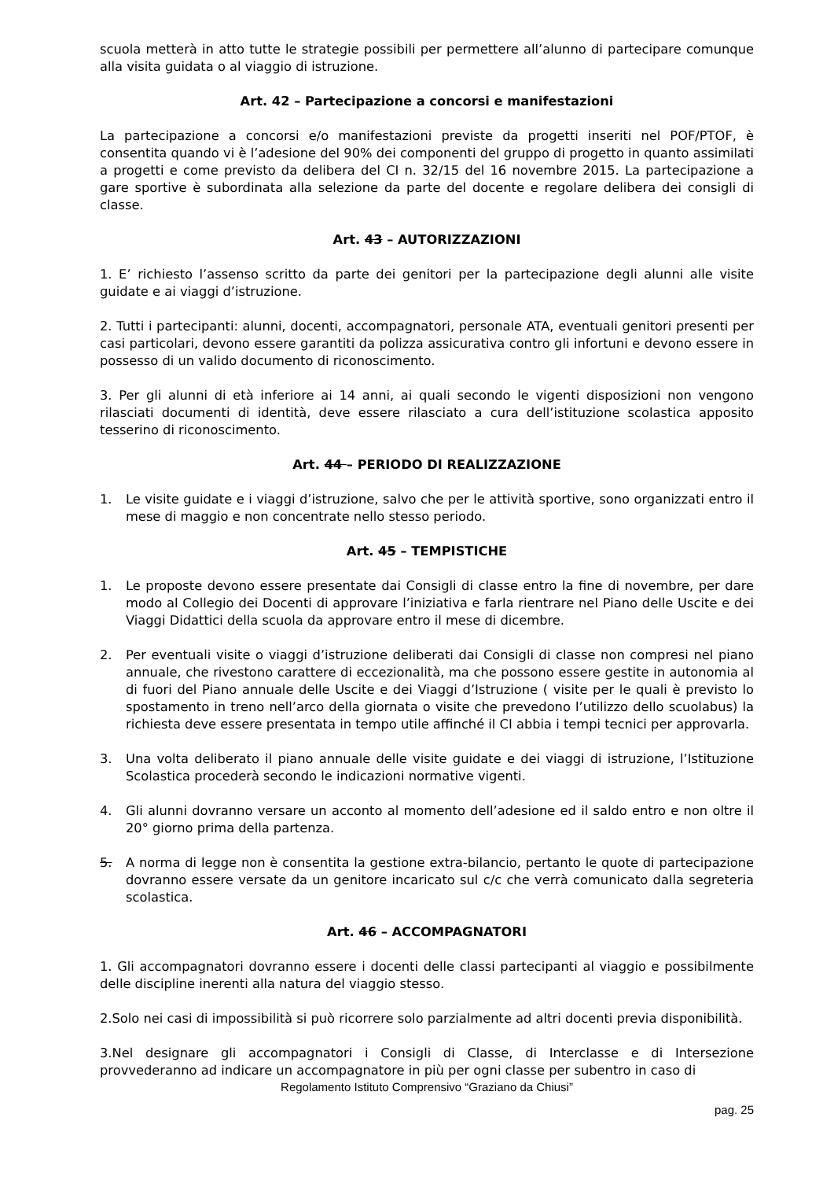scuola metterà in atto tutte le strategie possibili per permettere all’alunno di partecipare comunque alla visita guidata o al viaggio di istruzione.
Art. 42 – Partecipazione a concorsi e manifestazioni
La partecipazione a concorsi e/o manifestazioni previste da progetti inseriti nel POF/PTOF, è consentita quando vi è l’adesione del 90% dei componenti del gruppo di progetto in quanto assimilati a progetti e come previsto da delibera del CI n. 32/15 del 16 novembre 2015. La partecipazione a gare sportive è subordinata alla selezione da parte del docente e regolare delibera dei consigli di classe.
Art. 43 – AUTORIZZAZIONI
1. E’ richiesto l’assenso scritto da parte dei genitori per la partecipazione degli alunni alle visite guidate e ai viaggi d’istruzione.
2. Tutti i partecipanti: alunni, docenti, accompagnatori, personale ATA, eventuali genitori presenti per casi particolari, devono essere garantiti da polizza assicurativa contro gli infortuni e devono essere in possesso di un valido documento di riconoscimento.
3. Per gli alunni di età inferiore ai 14 anni, ai quali secondo le vigenti disposizioni non vengono rilasciati documenti di identità, deve essere rilasciato a cura dell’istituzione scolastica apposito tesserino di riconoscimento.
Art. 44 – PERIODO DI REALIZZAZIONE
1. Le visite guidate e i viaggi d’istruzione, salvo che per le attività sportive, sono organizzati entro il mese di maggio e non concentrate nello stesso periodo.
Art. 45 – TEMPISTICHE
1. Le proposte devono essere presentate dai Consigli di classe entro la fine di novembre, per dare modo al Collegio dei Docenti di approvare l’iniziativa e farla rientrare nel Piano delle Uscite e dei Viaggi Didattici della scuola da approvare entro il mese di dicembre.
2. Per eventuali visite o viaggi d’istruzione deliberati dai Consigli di classe non compresi nel piano annuale, che rivestono carattere di eccezionalità, ma che possono essere gestite in autonomia al di fuori del Piano annuale delle Uscite e dei Viaggi d’Istruzione ( visite per le quali è previsto lo spostamento in treno nell’arco della giornata o visite che prevedono l’utilizzo dello scuolabus) la richiesta deve essere presentata in tempo utile affinché il CI abbia i tempi tecnici per approvarla.
3. Una volta deliberato il piano annuale delle visite guidate e dei viaggi di istruzione, l’Istituzione Scolastica procederà secondo le indicazioni normative vigenti.
4. Gli alunni dovranno versare un acconto al momento dell’adesione ed il saldo entro e non oltre il 20° giorno prima della partenza.
5. A norma di legge non è consentita la gestione extra-bilancio, pertanto le quote di partecipazione dovranno essere versate da un genitore incaricato sul c/c che verrà comunicato dalla segreteria scolastica.
Art. 46 – ACCOMPAGNATORI
1. Gli accompagnatori dovranno essere i docenti delle classi partecipanti al viaggio e possibilmente delle discipline inerenti alla natura del viaggio stesso.
2.Solo nei casi di impossibilità si può ricorrere solo parzialmente ad altri docenti previa disponibilità.
3.Nel designare gli accompagnatori i Consigli di Classe, di Interclasse e di Intersezione provvederanno ad indicare un accompagnatore in più per ogni classe per subentro in caso di
Regolamento Istituto Comprensivo “Graziano da Chiusi”
pag. 25